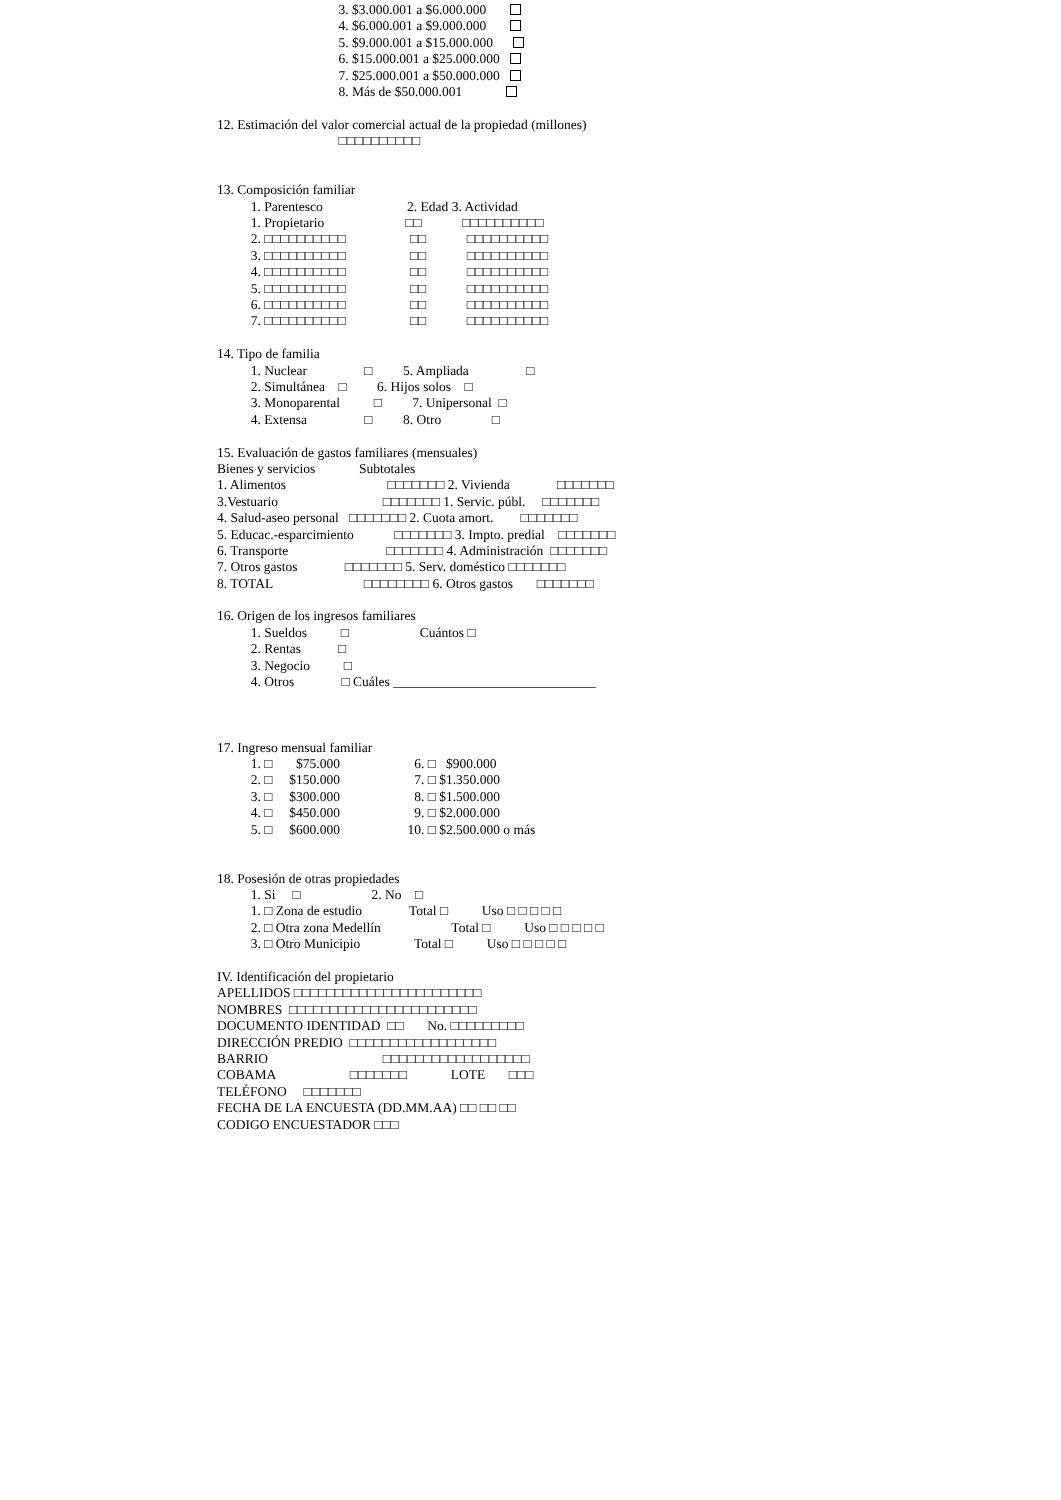3. $3.000.001 a $6.000.000
4. $6.000.001 a $9.000.000
5. $9.000.001 a $15.000.000
6. $15.000.001 a $25.000.000
7. $25.000.001 a $50.000.000
8. Más de $50.000.001
12. Estimación del valor comercial actual de la propiedad (millones)
□□□□□□□□□□
13. Composición familiar
1. Parentesco 2. Edad 3. Actividad
1. Propietario □□ □□□□□□□□□□
2. □□□□□□□□□□ □□ □□□□□□□□□□
3. □□□□□□□□□□ □□ □□□□□□□□□□
4. □□□□□□□□□□ □□ □□□□□□□□□□
5. □□□□□□□□□□ □□ □□□□□□□□□□
6. □□□□□□□□□□ □□ □□□□□□□□□□
7. □□□□□□□□□□ □□ □□□□□□□□□□
14. Tipo de familia
1. Nuclear □ 5. Ampliada □
2. Simultánea □ 6. Hijos solos □
3. Monoparental □ 7. Unipersonal □
4. Extensa □ 8. Otro □
15. Evaluación de gastos familiares (mensuales)
Bienes y servicios Subtotales
1. Alimentos □□□□□□□ 2. Vivienda □□□□□□□
3.Vestuario □□□□□□□ 1. Servic. públ. □□□□□□□
4. Salud-aseo personal □□□□□□□ 2. Cuota amort. □□□□□□□
5. Educac.-esparcimiento □□□□□□□ 3. Impto. predial □□□□□□□
6. Transporte □□□□□□□ 4. Administración □□□□□□□
7. Otros gastos □□□□□□□ 5. Serv. doméstico □□□□□□□
8. TOTAL □□□□□□□□ 6. Otros gastos □□□□□□□
16. Origen de los ingresos familiares
1. Sueldos □ Cuántos □
2. Rentas □
3. Negocio □
4. Otros □ Cuáles ______________________________
17. Ingreso mensual familiar
1. □ $75.000 6. □ $900.000
2. □ $150.000 7. □ $1.350.000
3. □ $300.000 8. □ $1.500.000
4. □ $450.000 9. □ $2.000.000
5. □ $600.000 10. □ $2.500.000 o más
18. Posesión de otras propiedades
1. Si □ 2. No □
1. □ Zona de estudio Total □ Uso □ □ □ □ □
2. □ Otra zona Medellín Total □ Uso □ □ □ □ □
3. □ Otro Municipio Total □ Uso □ □ □ □ □
IV. Identificación del propietario
APELLIDOS □□□□□□□□□□□□□□□□□□□□□□□
NOMBRES □□□□□□□□□□□□□□□□□□□□□□□
DOCUMENTO IDENTIDAD □□ No. □□□□□□□□□
DIRECCIÓN PREDIO □□□□□□□□□□□□□□□□□□
BARRIO □□□□□□□□□□□□□□□□□□
COBAMA □□□□□□□ LOTE □□□
TELÉFONO □□□□□□□
FECHA DE LA ENCUESTA (DD.MM.AA) □□ □□ □□
CODIGO ENCUESTADOR □□□